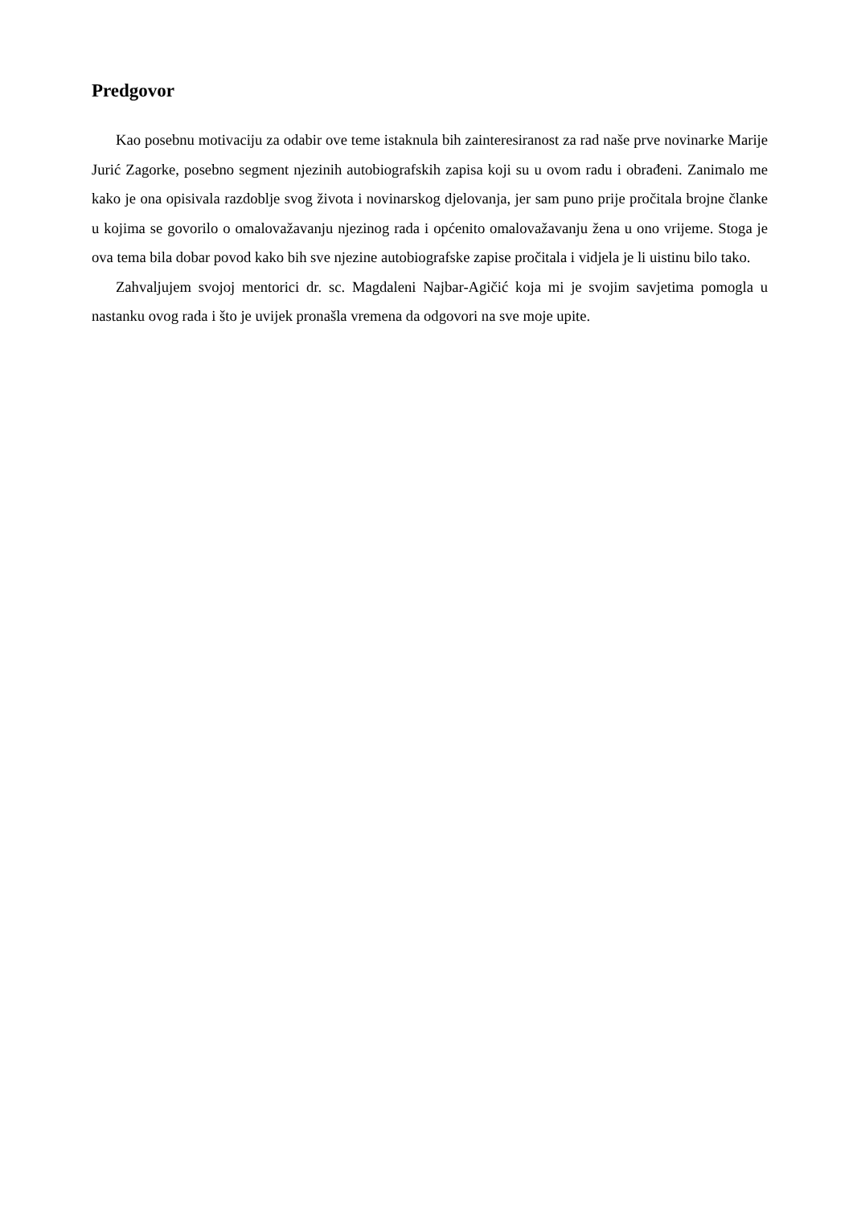Predgovor
Kao posebnu motivaciju za odabir ove teme istaknula bih zainteresiranost za rad naše prve novinarke Marije Jurić Zagorke, posebno segment njezinih autobiografskih zapisa koji su u ovom radu i obrađeni. Zanimalo me kako je ona opisivala razdoblje svog života i novinarskog djelovanja, jer sam puno prije pročitala brojne članke u kojima se govorilo o omalovažavanju njezinog rada i općenito omalovažavanju žena u ono vrijeme. Stoga je ova tema bila dobar povod kako bih sve njezine autobiografske zapise pročitala i vidjela je li uistinu bilo tako.
Zahvaljujem svojoj mentorici dr. sc. Magdaleni Najbar-Agičić koja mi je svojim savjetima pomogla u nastanku ovog rada i što je uvijek pronašla vremena da odgovori na sve moje upite.